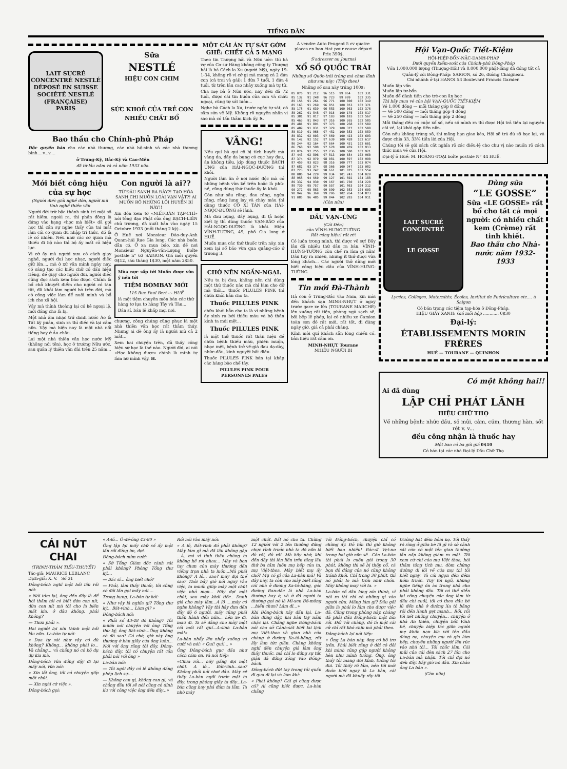TIẾNG DÂN
LAIT SUCRÉ CONCENTRÉ NESTLÉ
DÉPOSÉ EN SUISSE
SOCIÉTÉ NESTLÉ (FRANÇAISE)
PARIS
Sữa
NESTLÉ
HIỆU CON CHIM
SỨC KHOẺ CỦA TRẺ CON
NHIỀU CHẤT BỔ
Bao thầu cho Chính-phủ Pháp
Độc quyền bán cho các nhà thương, các nhà hộ-sinh và các nhà thương binh....v...v....
ở Trung-Kỳ, Bắc-Kỳ và Cao-Mên
đã từ lâu năm và cả năm 1933 nữa.
Mới biết công hiệu của sự học
(Người điếc giỏi nghề đờn, người mù tinh nghề thiên văn
Người đời trừ bậc thánh sinh tri một số rất hiếm, ngoài ra, thì phần đông là đứng vào hạng «học mà biết» dã gọi học thì cần sự nghe thấy của tai mắt làm cái cơ quan du nhập tri thức, đó là lẽ cố nhiên. Nếu như các cơ quan mà thiếu đi bộ nào thì bộ ấy mất cả hiệu lực.
Vì cớ ấy mà người xưa có cách giạy nghề, người đui học nhạc, người điếc giữ lửa..., mà ở xứ văn minh ngày nay, có sáng tạo các kiểu chữ có dấu hiệu riêng, để giạy cho người đui, người điếc cũng đọc sách xem báo được. Chính là bổ chỗ khuyết điểm cho người có tàn tật, đã khỏi làm người bỏ trên đời, mà có công việc làm để nuôi mình và bổ ích cho xã hội.
Vậy mà thỉnh thoảng lại có kẻ ngoại lệ, mới đáng cho là lạ.
Một nhà âm nhạc trứ danh nước Áo là Tất kỳ puân, sinh ra thì điếc và lại câm nữa. Vậy mà hiện nay là một nhà nổi tiếng hay ở Âu châu...
Lại một nhà thiên văn học nước Mỹ (không nói tên), học ở trường Nữu ước, sau quản lý thiên văn đài trên 25 năm...
Con người là ai??
TỪ ĐÂU SANH RA ĐÂY?! TẠO HÓA SANH CHI MUÔN LOÀI VẠN VẬT?! AI MUỐN RÕ NHỮNG LỐI HUYỀN BÍ NÀY!!
Xin đón xem tờ «NIẾT-BÀN TẠP-CHÍ» nói tông đạo Phật của ông BẠCH-LIÊN chủ trương, đã xuất bản vào ngày 15 Octobre 1933 (mỗi tháng 2 kỳ)...
Ở Huế nơi Monsieur Đào-duy-Anh Quam-hải Rue Gia long. Các nhà buôn dẫn có. Ở xa mua báo, xin đề nơi Monsieur Nguyễn-văn-Lượng Boîte postale n° 63 SAIGON. Giá mỗi quyển 0$12, sáu tháng 1$30, một năm 2$50.
Mùa nực sắp tới Muốn được vừa ý nên tới
TIỆM BOMBAY MỚI
115 Rue Paul Bert -:- HUẾ
là một tiệm chuyên môn bán các thứ hàng tơ lụa to hàng Tây và Tàu...
Bán sỉ, bán lẻ khắp mọi nơi.
chương, công chúng cũng phục là một nhà thiên văn học rất thâm thúy. Nhưng ai dè ông ấy là người mù cả 2 mắt...
Xem hai chuyện trên, đủ thấy công hiệu sự học là thế nào. Người đời, ai nói «Học không được» chính là mình tự làm hư mình vậy. H.
MỘT CÁI ÁN TỰ SÁT GỚM GHÊ: CHẾT CẢ 5 MẠNG
Theo tin Thượng hải và Nữu ước: thì bà vợ của Cơ sự Hàng không công ty Thượng hải là bà Cách la Xu (người Mỹ), ngày 19-1-34, không rõ vì cớ gì mà mang cả 2 đứa con (cả trai và gái): 1 đứa 7 tuổi, 1 đứa 4 tuổi, từ trên lầu cao nhảy xuống mà tự tử.
Cha mẹ bà ở Nữu ước, nay đều đã 72 tuổi, được cái tin buồn của con và cháu ngoại, cũng tự sát luôn...
Nghe bà Cách la Xu, trước ngày tự sát, có sắm sửa về Mỹ. Không rõ nguyên nhân vì sao mà có tấn thảm kịch ấy. S.
VÂNG!
Nếu quí bà quí cô bị tích huyết mà vàng da, đầy da bụng có cục hay đau, ăn không tiêu, kíp dùng thuốc BÁCH ỨNG của HẢI-NGỌC-ĐƯỜNG thì khỏi.
Người làm ăn ở nơi nước độc mà có những bệnh vừa kể trên hoặc là phù-nề, cũng dùng thứ thuốc ấy là khỏi.
Còn như sâu răng, đau răng, ngứa răng, răng lung lay và chảy máu thì dùng thuốc CỐ XỈ TÁN của HẢI-NGỌC-ĐƯỜNG sẽ lành.
Mà đau bụng, đầy bụng, đi tả hoặc kiết lỵ thì dùng thuốc VẠN-BẢO của HẢI-NGỌC-ĐƯỜNG là khỏi. Hiệu VĨNH-TƯỜNG, 49, phố Gia long ở HUẾ.
Muốn mua các thứ thuốc trên này, xin xem lại số báo vừa qua quảng-cáo ở trương 3.
CHỚ NÊN NGẦN-NGẠI.
Nếu ta bị đau, không nên chỉ dùng một thứ thuốc nào mà chỉ làm cho đỡ mà thôi... thuốc PILULES PINK thì chữa khỏi hẳn cho ta.
Thuốc PILULES PINK
chữa khỏi hẳn cho ta là vì những bệnh ấy sinh ra bởi thiếu máu và bộ thần kinh ta mỏi mệt...
Thuốc PILULES PINK
là một thứ thuốc rất thần hiệu để chữa bệnh thiếu máu, phiền muộn, nhọc mệt, bệnh trở về-già đau dạ-dày, nhức-đầu, kinh nguyệt bất điều.
Thuốc PILULES PINK bán tại khắp các hàng bào chế tây.
PILULES PINK POUR PERSONNES PALES
A vendre Auto Peugeot 5 cv quatre places en bon état pour cause départ Prix 350$.
S'adresser au Journal
XỔ SỐ QUỐC TRÁI
Những số Quốc-trái trúng mà chưa lãnh như sau này: (Tiếp theo)
Những số sau này trúng 100$:
| 85 070 | 91 212 | 96 515 | 99 864 | 102 331 |
| 85 132 | 91 248 | 96 723 | 99 999 | 102 335 |
| 85 156 | 91 264 | 96 771 | 100 000 | 102 349 |
| 85 163 | 91 269 | 96 851 | 100 053 | 102 371 |
| 85 178 | 91 639 | 96 883 | 100 063 | 102 376 |
| 85 262 | 91 848 | 97 015 | 100 175 | 102 517 |
| 85 381 | 91 817 | 97 103 | 100 183 | 102 567 |
| 85 463 | 91 843 | 97 316 | 100 265 | 102 585 |
| 85 481 | 91 891 | 97 373 | 100 268 | 102 589 |
| 85 489 | 91 931 | 97 379 | 100 377 | 102 588 |
| 85 510 | 91 965 | 97 482 | 100 383 | 102 589 |
| 85 832 | 92 003 | 97 560 | 100 423 | 102 603 |
| 86 142 | 92 152 | 97 639 | 100 428 | 102 617 |
| 86 244 | 92 164 | 97 664 | 100 431 | 102 661 |
| 86 768 | 92 590 | 97 670 | 100 459 | 102 913 |
| 87 074 | 92 755 | 97 736 | 100 580 | 102 921 |
| 87 443 | 92 896 | 97 813 | 100 584 | 102 960 |
| 87 374 | 92 979 | 98 081 | 100 697 | 102 990 |
| 87 459 | 93 023 | 98 316 | 100 777 | 103 074 |
| 87 682 | 93 374 | 98 366 | 100 947 | 103 082 |
| 87 723 | 93 747 | 98 661 | 101 075 | 103 554 |
| 88 080 | 94 229 | 99 034 | 101 243 | 104 029 |
| 88 958 | 94 550 | 99 127 | 101 602 | 104 188 |
| 89 332 | 94 930 | 99 167 | 101 730 | 104 220 |
| 89 730 | 95 757 | 99 557 | 101 863 | 104 312 |
| 90 272 | 95 863 | 99 590 | 102 083 | 104 603 |
| 90 942 | 96 369 | 99 796 | 102 264 | 104 873 |
| 91 085 | 96 485 | 99 844 | 102 283 | 104 911 |
(Còn nữa)
DẦU VẠN-ỨNG
(Cái Đèn)
của VĨNH-HƯNG-TƯỜNG
Rất công hiệu! rất rẻ!
Có luôn trong mình, thì được vô sự! Bấy lâu đã nhiều thứ dầu ra bán, VĨNH-HƯNG-TƯỜNG còn chế ra làm gì nữa! Dầu tuy ra nhiều, nhưng ít thứ được vừa lòng khách... Các người thử dùng mới biết công hiệu dầu của VĨNH-HƯNG-TƯỜNG.
Tin mới Đà-Thành
Hà con ở Trung-Bắc vào Nam, xin mời đến khách sạn MINH-NHỰT ở ngay trước gare xe lửa (TOURANE MARCHÉ) lên xuống rất tiện, phòng ngủ sạch sẽ, bồi bếp lễ phép, lại có nhiều xe Camion toàn sơn đỏ rất mới, rất tốt, đi đúng ngày giờ, giá cả phải chăng.
Kính mời quí khách sẵn lòng chiếu cố, bản hiệu rất cảm ơn.
MINH-NHỰT Tourane
NHIỀU NGƯỜI BI
Hội Vạn-Quốc Tiết-Kiệm
HỘI-HIỆP-BỔN-NẶC-DANH-PHÁP
Dưới quyền kiểm-soát của Chánh-phủ Đông-Pháp
Vốn 1.000.000 lượng (Thượng-Hải) và 8.000.000 phật-lăng đã đóng tất cả
Quản-lý cõi Đông-Pháp: SAIGON, số 26, đường Chaigneau.
Chi nhánh ở tại HANOI 53 Boulevard Francis Garnier.
Muốn lập vốn
Muốn lập tư-bổn
Muốn để dành tiền cho trẻ-con ăn học
Thì hãy mua vé của hội VẠN-QUỐC TIẾT-KIỆM
Vé 1.000 đồng — mỗi tháng góp 8 đồng
— Vé 500 đồng — mỗi tháng góp 4 đồng
— Vé 250 đồng — mỗi tháng góp 2 đồng
Mỗi tháng đều có cuộc xổ số, nếu số mình ra thì được Hội trả tiền lại nguyên cái vé, lại khỏi góp tiền nữa.
Còn nếu không trúng số, thì mãng hạn giao kèo, Hội sẽ trả đủ số bạc lại, và được chia 33, 33% tiền lời của Hội.
Chúng tôi sẽ gởi sách cắt nghĩa rõ các điều-lệ cho chư vị nào muốn rõ cách thức mua vé của Hội.
Đại-lý ở Huế: M. HOÀNG-TOẠI boîte postale N° 44 HUẾ.
LAIT SUCRÉ CONCENTRÉ
LE GOSSE
Dùng sữa
“LE GOSSE”
Sữa «LE GOSSE» rất bổ cho tất cả mọi người: có nhiều chất kem (Crème) rất tinh khiết.
Bao thầu cho Nhà-nước năm 1932-1933
Lycées, Collèges, Maternités, Écoles, Institut de Puériculture etc.... à Saigon
Có bán trong các tiệm tạp-hóa ở Đông-Pháp.
HIỆU GIẤY XANH: Giá mỗi hộp ............ 0$30
Đại-lý:
ÉTABLISSEMENTS MORIN FRÈRES
HUÉ — TOURANE — QUINHON
Có một không hai!!
Ai đã dùng
LẬP CHỈ PHÁT LÃNH
HIỆU CHỮ THỌ
Về những bệnh: nhức đầu, sổ mủi, cảm, cúm, thương hàn, sốt rét v. v...
đều công nhận là thuốc hay
Một bao có ba gói giá 0$10
Có bán tại các nhà Đại-lý Dầu Chữ Thọ
CÁI NÚT CHAI
(TRINH-THÁM TIỂU-THUYẾT)
Tác-giả: MAURICE LEBLANC
Dịch-giả: X. V. Số 31
Đông-bách nghĩ một hồi lâu rồi nói:
« Nói tóm lại, ông đến đây là để hỏi thăm tôi có biết đứa con nít, đứa con nít mà tôi cho là biến mất kia, ở đâu không, phải không?
— Thưa phải ».
Hai người lại nín thinh một hồi lâu nữa. La-bàn tự nói:
« Dọa tự sát như vậy có đủ không? Không... không phải lo... Và chẳng... và chẳng nó có bộ dụ dự kia mà.
Đông-bách vừa đứng dậy đi lại mấy nói, vừa nói:
« Xin lỗi ông, tôi có chuyện gấp một chút.
— Xin ngài cứ việc ».
Đông-bách gọi:
« A-lô... Ô-đê-ông 43-80 »
Ông lập lại mấy chữ số ấy một lần rồi đứng im, đợi.
Đông-bách mỉm cười:
« Sở Tổng Giám đốc cảnh sát phải không? Phòng Tổng thư ký....
— Bác sĩ... ông biết chớ?
— Phải, làm thầy thuốc, tôi cũng có đôi lần gọi mấy nói....
Trong bụng, La-bàn tự hỏi:
« Như vậy là nghĩa gì? Tổng thư ký... Bát-vinh... Làm gì? »
Đông-bách nói:
« Phải số 43-48 đó không? Tôi muốn nói chuyện với ông Tổng thư ký, ông Bát-vinh...Ông không có đó sao? Có chớ, giờ này ông thường ở bàn giấy của ông luôn... Nói với ông rằng tôi đây, Đông-bách đây, tôi có chuyện rất cần phải nói với ông »
La-bàn nói:
— Tôi ngồi đây có lẽ không đáng phép lịch sự....
— Không can gì, không can gì, và chẳng đâu tôi sẽ nói cũng có dính líu với công việc ông đến đây...»
Rồi nói vào mấy nói:
« A lô, Bát-vinh đó phải không? Mày làm gì mà đã lâu không gặp ...À, mà vì tình thân chúng ta không hề rời nhau... Mày và bọn tay chưn của mày thường đến viếng trọn nhà ta luôn...Mà phải không? A lô... sao? mày đợi thế sao? Thôi bây giờ nói ngay vào việc, ta muốn giúp mày một chút việc nhỏ mọn... Hãy đợi một chút, sau mày khỏi tiếc.. Danh giá cho mày lắm...A lô ....mày có nghe không? Vậy thì hãy đưa đến đây độ 6 người, mấy cũng phải thần hành đến nữa... Lên xe đi, mau đi. Ta sẽ dâng cho mày một cái mồi rất quí...A-sình La-bàn mà!»
La-bàn nhẩy lên nhẩy xuống và cười và nói: « Quí! quí!... »
Ông Đông-bách gục đầu như cách cám ơn, và nói tiếp:
«Chưa rồi... hãy gắng đợi một chút. A lô... Bát-vinh...sao? Không phải nói chơi đâu. Mày sẽ thấy La-bàn ngồi trước mặt ta đây, trong phòng giấy ta đây...La-bàn cũng hay phá đám ta lắm. Ta nhờ mày
một chút. Bắt nó cho ta. Chừng 12 người với 2 tên thường đứng chực rình trước nhà ta đó nữa là đủ rồi, đủ rồi. Mà hãy nhớ, khi đến đây thì lên liền trên tầng lầu thứ ba tầm luôn mụ bếp của ta, mụ Việt-thoa. Mày biết mụ ấy chớ? Mụ có gì của La-bàn mà! Và đây này, ta còn cho mày biết rằng cái nhà ở đường Xa-tô-băng, góc đường Ban-dắc là nhà La-bàn thường hay ở, và ở đó người ta thường gọi nó là Mi-xen Bô-mông ...hiểu chưa? Làm đi...»
Khi Đông-bách xây đầu lại, La-bàn đứng dậy, hai bàn tay nắm chặc lại. Chẳng nghe Đông-bách nói cho sở Cảnh-sát biết lai lịch mụ Việt-thoa và gian nhà của chàng ở đường Xa-tô-băng, rất lấy làm tức giận. Chàng không nghĩ đến chuyện giả làm ông thầy thuốc, mà chỉ lo đứng sự tức giận đã đứng xông vào Đông-bách.
Đông-bách đứt tay trong túi quần đi qua đi lại và làm khỉ:
« Phải không? Cái gì cũng được cả? Ai cũng biết được, La-bàn chẳng
với Đông-bách, chuyện chỉ có chừng ấy. Đỏ tôn thì giờ không biết bao nhiêu! Bác-sĩ Vẹt-nơ trong hai giờ nữa sẽ...Còn La-bàn thì phải lo cuốn gói trong 30 phút, không thì sẽ bị thộp cổ, cả bọn đồ đảng của nó cũng không tránh khỏi. Chỉ trong 30 phút, thì nó phải lo mà trốn như chồn. Mày không may với ta. »
La-bàn cố dằn lòng nín thinh, vì nói ra thì chỉ có những gì vào người cừu. Mắng làm gì? Đầu gối giữa là phải lo làm cho được việc đã. Cũng trong phòng này, chàng đã phải đầu Đông-bách một lần rồi. Đối với chàng, đó là một cái cử chỉ rất khó chịu mà phải theo.
Đông-bách lại nói tiếp:
« Ông La bàn này, ông có bộ trơ trẽn. Phải biết rằng ở đời có đôi khi mình cũng gặp người không hèn như mình tưởng. Ông, ông thấy tôi mang đôi kính, tưởng tôi đui. Tôi thấy rõ lắm, nên tôi mới đoán biết ngay là La bàn, cái người mà đã khuấy rầy tôi
trường hát đêm hôm nọ. Tôi thấy rõ ràng ở giữa bè lũ gì và sở cảnh sát còn có một tên gian thường lẫn nấp không giám ra mặt. Tôi xem cử chỉ của mụ Việt thoa, hỏi thăm tông tích mụ, dòm chừng đường đi lối về của mụ thì tôi biết ngay. Và cái ngọn đèn đêm hôm trước. Tuy tôi ngủ, nhưng nghe tiếng ồn ào trong nhà cho phải không đâu. Tôi có thể diễn lại công chuyện các ông làm từ đầu chí cuối, tôi có theo dấu bè lũ đến nhà ở đường Xa tô băng rồi đến Xanh gẹt manh... Rồi, rồi tôi xét những chuyện... chuyện ở nhà An thiên, chuyện bắt Vĩnh bê, chuyện hiệp tác giữa người mẹ khốn nạn kia với tên đầu đảng nọ, chuyện mụ có già làm bếp, chuyện những người lên rúc vào nhà tôi... Tôi chắc lắm. Cái mũi của cái đèn sách 27 lần cho La-bàn mà nhận. Tôi chỉ đợi nó đến đây. Bây giờ nó đâu. Xin chào ông La bàn ».
(Còn nữa)